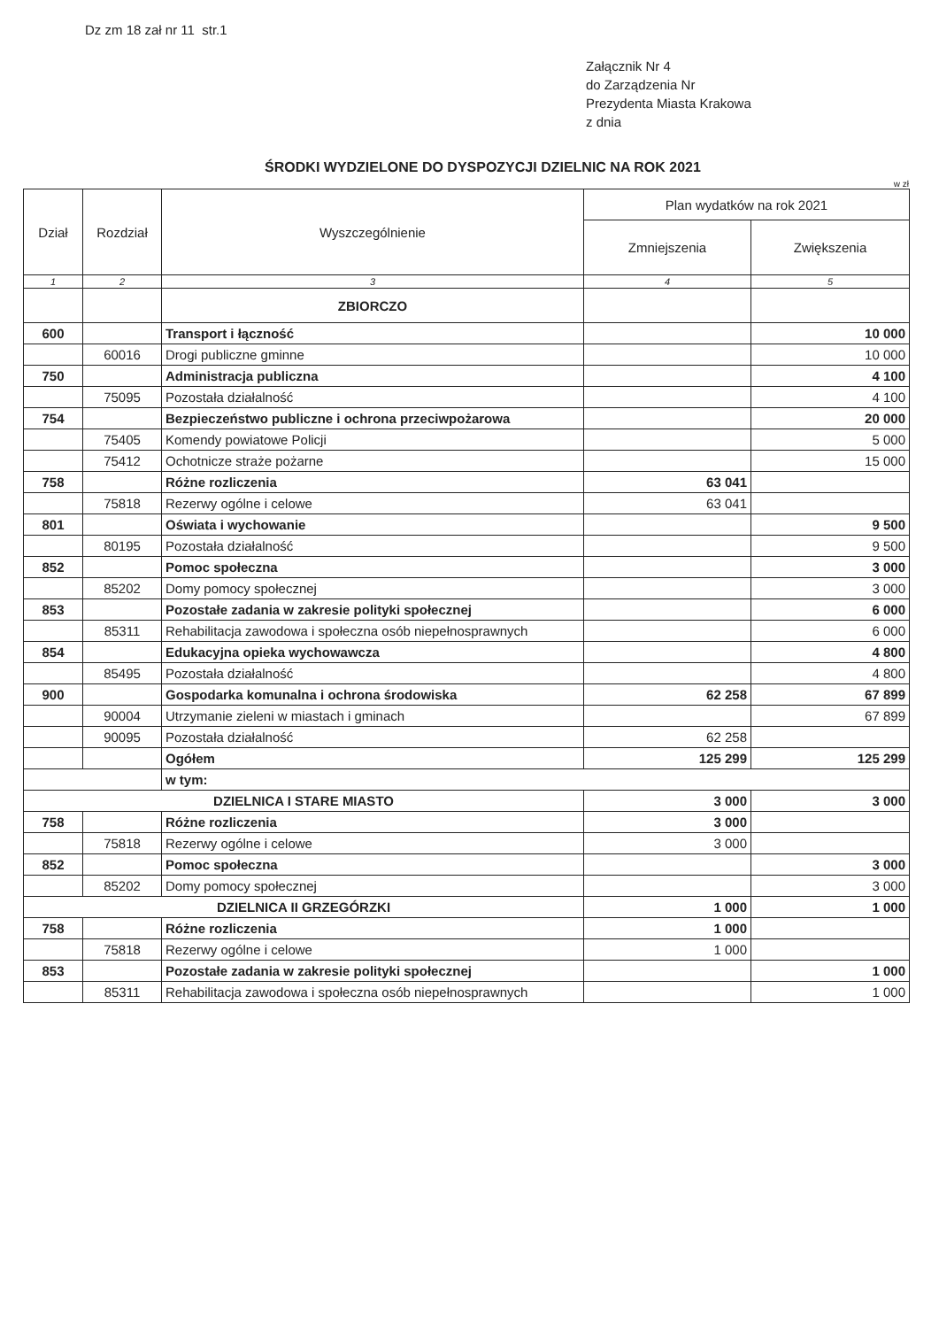Dz zm 18 zał nr 11 str.1
Załącznik Nr 4
do Zarządzenia Nr
Prezydenta Miasta Krakowa
z dnia
ŚRODKI WYDZIELONE DO DYSPOZYCJI DZIELNIC NA ROK 2021
w zł
| Dział | Rozdział | Wyszczególnienie | Plan wydatków na rok 2021 | |
| --- | --- | --- | --- | --- |
| | | | Zmniejszenia | Zwiększenia |
| 1 | 2 | 3 | 4 | 5 |
| | | ZBIORCZO | | |
| 600 | | Transport i łączność | | 10 000 |
| | 60016 | Drogi publiczne gminne | | 10 000 |
| 750 | | Administracja publiczna | | 4 100 |
| | 75095 | Pozostała działalność | | 4 100 |
| 754 | | Bezpieczeństwo publiczne i ochrona przeciwpożarowa | | 20 000 |
| | 75405 | Komendy powiatowe Policji | | 5 000 |
| | 75412 | Ochotnicze straże pożarne | | 15 000 |
| 758 | | Różne rozliczenia | 63 041 | |
| | 75818 | Rezerwy ogólne i celowe | 63 041 | |
| 801 | | Oświata i wychowanie | | 9 500 |
| | 80195 | Pozostała działalność | | 9 500 |
| 852 | | Pomoc społeczna | | 3 000 |
| | 85202 | Domy pomocy społecznej | | 3 000 |
| 853 | | Pozostałe zadania w zakresie polityki społecznej | | 6 000 |
| | 85311 | Rehabilitacja zawodowa i społeczna osób niepełnosprawnych | | 6 000 |
| 854 | | Edukacyjna opieka wychowawcza | | 4 800 |
| | 85495 | Pozostała działalność | | 4 800 |
| 900 | | Gospodarka komunalna i ochrona środowiska | 62 258 | 67 899 |
| | 90004 | Utrzymanie zieleni w miastach i gminach | | 67 899 |
| | 90095 | Pozostała działalność | 62 258 | |
| | | Ogółem | 125 299 | 125 299 |
| | | w tym: | | |
| DZIELNICA I STARE MIASTO | | | 3 000 | 3 000 |
| 758 | | Różne rozliczenia | 3 000 | |
| | 75818 | Rezerwy ogólne i celowe | 3 000 | |
| 852 | | Pomoc społeczna | | 3 000 |
| | 85202 | Domy pomocy społecznej | | 3 000 |
| DZIELNICA II GRZEGÓRZKI | | | 1 000 | 1 000 |
| 758 | | Różne rozliczenia | 1 000 | |
| | 75818 | Rezerwy ogólne i celowe | 1 000 | |
| 853 | | Pozostałe zadania w zakresie polityki społecznej | | 1 000 |
| | 85311 | Rehabilitacja zawodowa i społeczna osób niepełnosprawnych | | 1 000 |